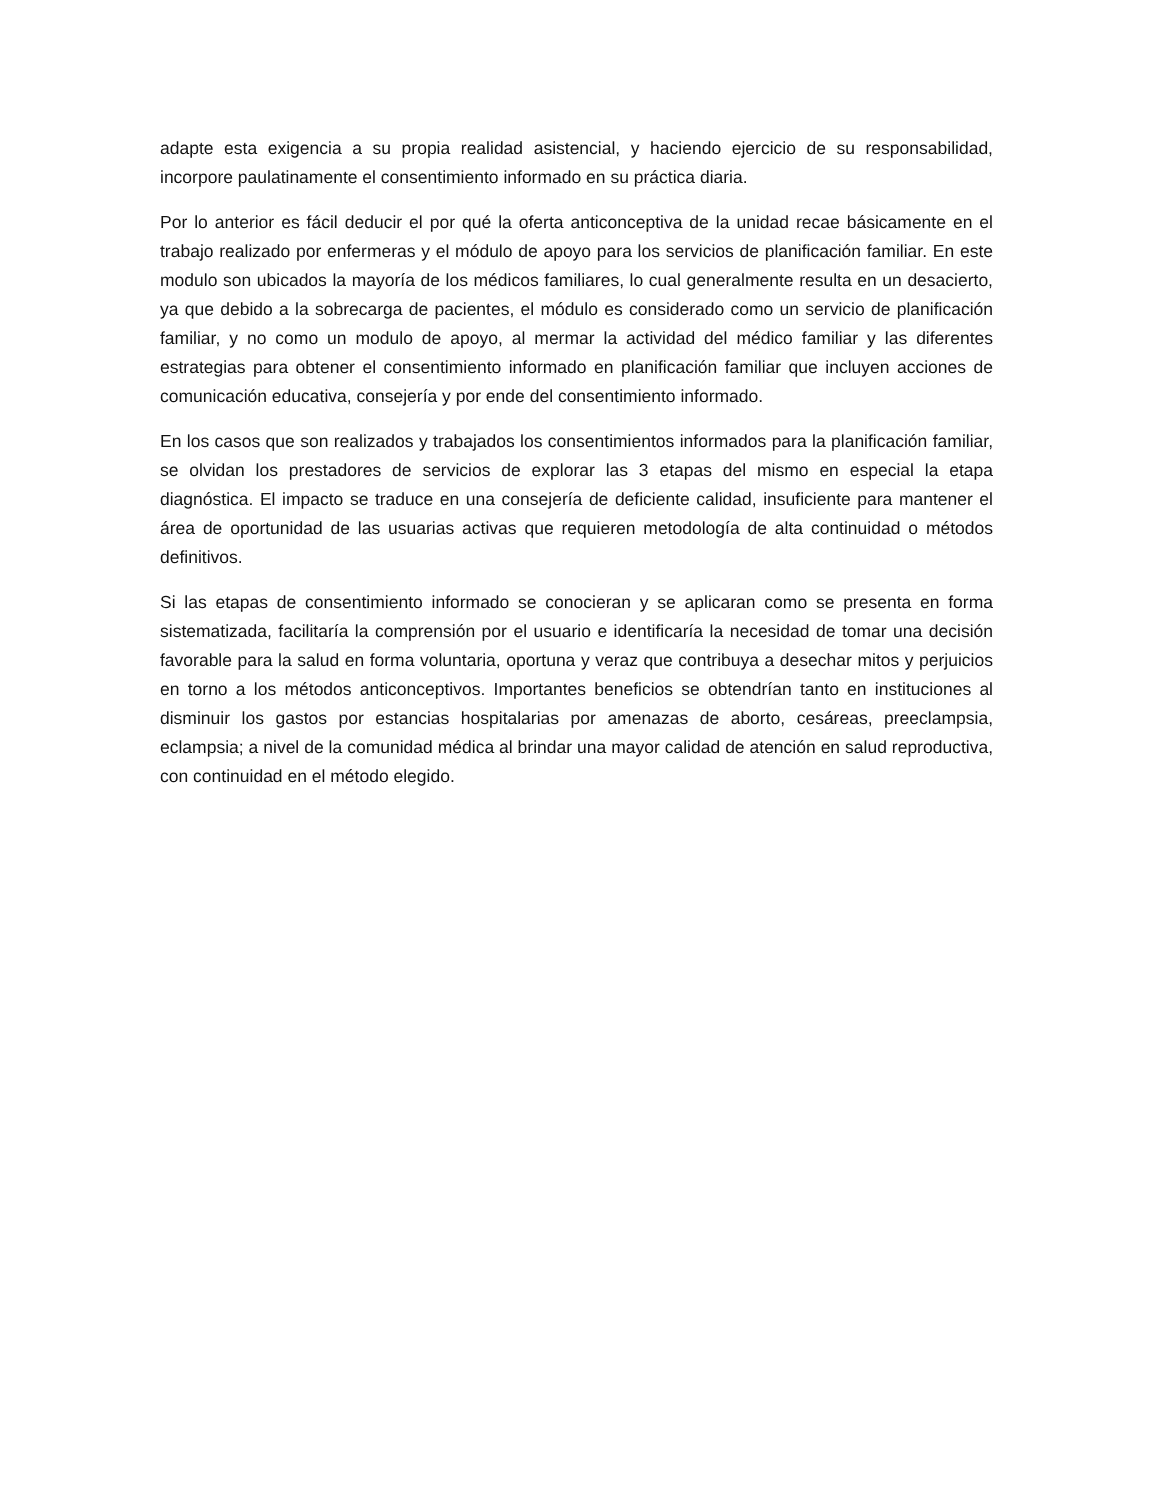adapte esta exigencia a su propia realidad asistencial, y haciendo ejercicio de su responsabilidad, incorpore paulatinamente el consentimiento informado en su práctica diaria.
Por lo anterior es fácil deducir el por qué la oferta anticonceptiva de la unidad recae básicamente en el trabajo realizado por enfermeras y el módulo de apoyo para los servicios de planificación familiar. En este modulo son ubicados la mayoría de los médicos familiares, lo cual generalmente resulta en un desacierto, ya que debido a la sobrecarga de pacientes, el módulo es considerado como un servicio de planificación familiar, y no como un modulo de apoyo, al mermar la actividad del médico familiar y las diferentes estrategias para obtener el consentimiento informado en planificación familiar que incluyen acciones de comunicación educativa, consejería y por ende del consentimiento informado.
En los casos que son realizados y trabajados los consentimientos informados para la planificación familiar, se olvidan los prestadores de servicios de explorar las 3 etapas del mismo en especial la etapa diagnóstica. El impacto se traduce en una consejería de deficiente calidad, insuficiente para mantener el área de oportunidad de las usuarias activas que requieren metodología de alta continuidad o métodos definitivos.
Si las etapas de consentimiento informado se conocieran y se aplicaran como se presenta en forma sistematizada, facilitaría la comprensión por el usuario e identificaría la necesidad de tomar una decisión favorable para la salud en forma voluntaria, oportuna y veraz que contribuya a desechar mitos y perjuicios en torno a los métodos anticonceptivos. Importantes beneficios se obtendrían tanto en instituciones al disminuir los gastos por estancias hospitalarias por amenazas de aborto, cesáreas, preeclampsia, eclampsia; a nivel de la comunidad médica al brindar una mayor calidad de atención en salud reproductiva, con continuidad en el método elegido.